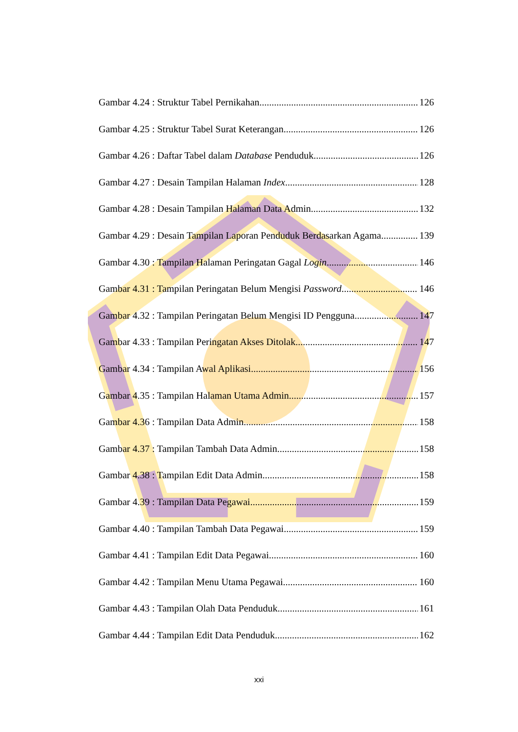Gambar 4.24 : Struktur Tabel Pernikahan 126
Gambar 4.25 : Struktur Tabel Surat Keterangan 126
Gambar 4.26 : Daftar Tabel dalam Database Penduduk 126
Gambar 4.27 : Desain Tampilan Halaman Index 128
Gambar 4.28 : Desain Tampilan Halaman Data Admin 132
Gambar 4.29 : Desain Tampilan Laporan Penduduk Berdasarkan Agama 139
Gambar 4.30 : Tampilan Halaman Peringatan Gagal Login 146
Gambar 4.31 : Tampilan Peringatan Belum Mengisi Password 146
Gambar 4.32 : Tampilan Peringatan Belum Mengisi ID Pengguna 147
Gambar 4.33 : Tampilan Peringatan Akses Ditolak 147
Gambar 4.34 : Tampilan Awal Aplikasi 156
Gambar 4.35 : Tampilan Halaman Utama Admin 157
Gambar 4.36 : Tampilan Data Admin 158
Gambar 4.37 : Tampilan Tambah Data Admin 158
Gambar 4.38 : Tampilan Edit Data Admin 158
Gambar 4.39 : Tampilan Data Pegawai 159
Gambar 4.40 : Tampilan Tambah Data Pegawai 159
Gambar 4.41 : Tampilan Edit Data Pegawai 160
Gambar 4.42 : Tampilan Menu Utama Pegawai 160
Gambar 4.43 : Tampilan Olah Data Penduduk 161
Gambar 4.44 : Tampilan Edit Data Penduduk 162
xxi